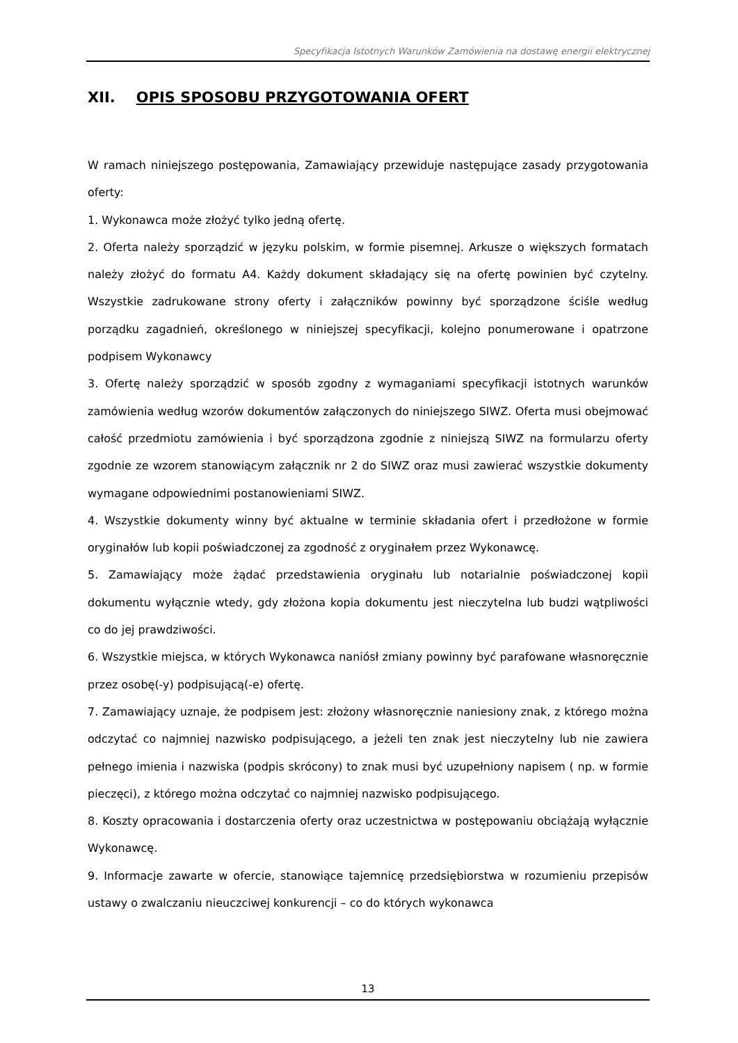Specyfikacja Istotnych Warunków Zamówienia na dostawę energii elektrycznej
XII. OPIS SPOSOBU PRZYGOTOWANIA OFERT
W ramach niniejszego postępowania, Zamawiający przewiduje następujące zasady przygotowania oferty:
1. Wykonawca może złożyć tylko jedną ofertę.
2. Oferta należy sporządzić w języku polskim, w formie pisemnej. Arkusze o większych formatach należy złożyć do formatu A4. Każdy dokument składający się na ofertę powinien być czytelny. Wszystkie zadrukowane strony oferty i załączników powinny być sporządzone ściśle według porządku zagadnień, określonego w niniejszej specyfikacji, kolejno ponumerowane i opatrzone podpisem Wykonawcy
3. Ofertę należy sporządzić w sposób zgodny z wymaganiami specyfikacji istotnych warunków zamówienia według wzorów dokumentów załączonych do niniejszego SIWZ. Oferta musi obejmować całość przedmiotu zamówienia i być sporządzona zgodnie z niniejszą SIWZ na formularzu oferty zgodnie ze wzorem stanowiącym załącznik nr 2 do SIWZ oraz musi zawierać wszystkie dokumenty wymagane odpowiednimi postanowieniami SIWZ.
4. Wszystkie dokumenty winny być aktualne w terminie składania ofert i przedłożone w formie oryginałów lub kopii poświadczonej za zgodność z oryginałem przez Wykonawcę.
5. Zamawiający może żądać przedstawienia oryginału lub notarialnie poświadczonej kopii dokumentu wyłącznie wtedy, gdy złożona kopia dokumentu jest nieczytelna lub budzi wątpliwości co do jej prawdziwości.
6. Wszystkie miejsca, w których Wykonawca naniósł zmiany powinny być parafowane własnoręcznie przez osobę(-y) podpisującą(-e) ofertę.
7. Zamawiający uznaje, że podpisem jest: złożony własnoręcznie naniesiony znak, z którego można odczytać co najmniej nazwisko podpisującego, a jeżeli ten znak jest nieczytelny lub nie zawiera pełnego imienia i nazwiska (podpis skrócony) to znak musi być uzupełniony napisem ( np. w formie pieczęci), z którego można odczytać co najmniej nazwisko podpisującego.
8. Koszty opracowania i dostarczenia oferty oraz uczestnictwa w postępowaniu obciążają wyłącznie Wykonawcę.
9. Informacje zawarte w ofercie, stanowiące tajemnicę przedsiębiorstwa w rozumieniu przepisów ustawy o zwalczaniu nieuczciwej konkurencji – co do których wykonawca
13